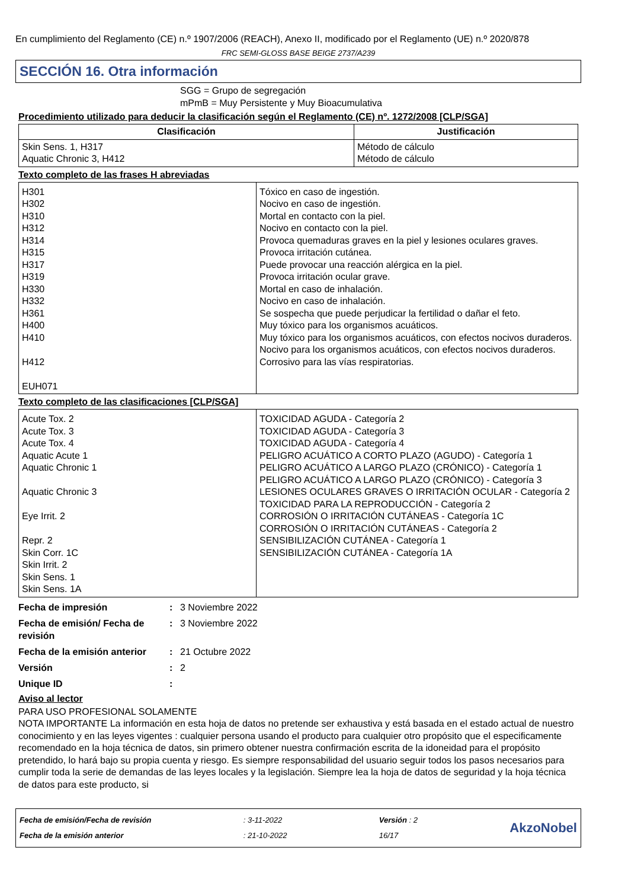En cumplimiento del Reglamento (CE) n.º 1907/2006 (REACH), Anexo II, modificado por el Reglamento (UE) n.º 2020/878
FRC SEMI-GLOSS BASE BEIGE 2737/A239
SECCIÓN 16. Otra información
SGG = Grupo de segregación
mPmB = Muy Persistente y Muy Bioacumulativa
Procedimiento utilizado para deducir la clasificación según el Reglamento (CE) nº. 1272/2008 [CLP/SGA]
| Clasificación | Justificación |
| --- | --- |
| Skin Sens. 1, H317 Aquatic Chronic 3, H412 | Método de cálculo Método de cálculo |
Texto completo de las frases H abreviadas
| H301 H302 H310 H312 H314 H315 H317 H319 H330 H332 H361 H400 H410 H412 EUH071 | Tóxico en caso de ingestión. Nocivo en caso de ingestión. Mortal en contacto con la piel. Nocivo en contacto con la piel. Provoca quemaduras graves en la piel y lesiones oculares graves. Provoca irritación cutánea. Puede provocar una reacción alérgica en la piel. Provoca irritación ocular grave. Mortal en caso de inhalación. Nocivo en caso de inhalación. Se sospecha que puede perjudicar la fertilidad o dañar el feto. Muy tóxico para los organismos acuáticos. Muy tóxico para los organismos acuáticos, con efectos nocivos duraderos. Nocivo para los organismos acuáticos, con efectos nocivos duraderos. Corrosivo para las vías respiratorias. |
Texto completo de las clasificaciones [CLP/SGA]
| Acute Tox. 2 Acute Tox. 3 Acute Tox. 4 Aquatic Acute 1 Aquatic Chronic 1 Aquatic Chronic 3 Eye Irrit. 2 Repr. 2 Skin Corr. 1C Skin Irrit. 2 Skin Sens. 1 Skin Sens. 1A | TOXICIDAD AGUDA - Categoría 2 TOXICIDAD AGUDA - Categoría 3 TOXICIDAD AGUDA - Categoría 4 PELIGRO ACUÁTICO A CORTO PLAZO (AGUDO) - Categoría 1 PELIGRO ACUÁTICO A LARGO PLAZO (CRÓNICO) - Categoría 1 PELIGRO ACUÁTICO A LARGO PLAZO (CRÓNICO) - Categoría 3 LESIONES OCULARES GRAVES O IRRITACIÓN OCULAR - Categoría 2 TOXICIDAD PARA LA REPRODUCCIÓN - Categoría 2 CORROSIÓN O IRRITACIÓN CUTÁNEAS - Categoría 1C CORROSIÓN O IRRITACIÓN CUTÁNEAS - Categoría 2 SENSIBILIZACIÓN CUTÁNEA - Categoría 1 SENSIBILIZACIÓN CUTÁNEA - Categoría 1A |
Fecha de impresión: 3 Noviembre 2022
Fecha de emisión/ Fecha de revisión: 3 Noviembre 2022
Fecha de la emisión anterior: 21 Octubre 2022
Versión: 2
Unique ID:
Aviso al lector
PARA USO PROFESIONAL SOLAMENTE
NOTA IMPORTANTE La información en esta hoja de datos no pretende ser exhaustiva y está basada en el estado actual de nuestro conocimiento y en las leyes vigentes : cualquier persona usando el producto para cualquier otro propósito que el especificamente recomendado en la hoja técnica de datos, sin primero obtener nuestra confirmación escrita de la idoneidad para el propósito pretendido, lo hará bajo su propia cuenta y riesgo. Es siempre responsabilidad del usuario seguir todos los pasos necesarios para cumplir toda la serie de demandas de las leyes locales y la legislación. Siempre lea la hoja de datos de seguridad y la hoja técnica de datos para este producto, si
Fecha de emisión/Fecha de revisión
Fecha de la emisión anterior
: 3-11-2022
: 21-10-2022
Versión : 2
16/17
AkzoNobel